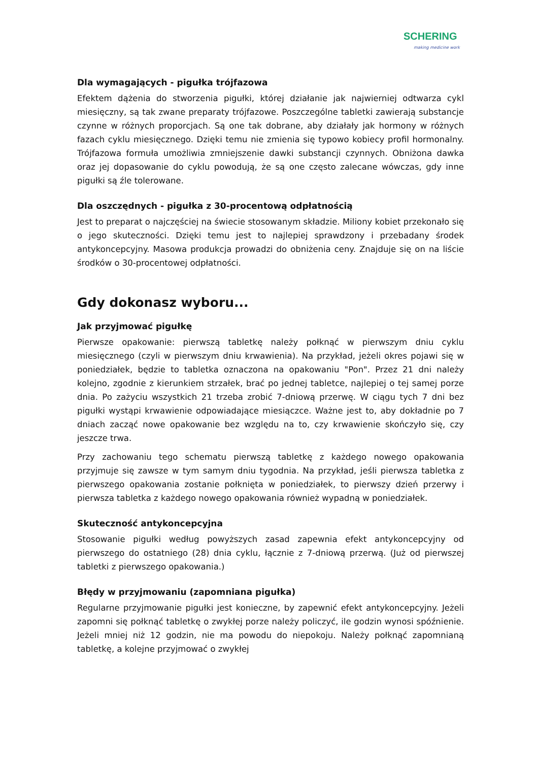SCHERING
making medicine work
Dla wymagających - pigułka trójfazowa
Efektem dążenia do stworzenia pigułki, której działanie jak najwierniej odtwarza cykl miesięczny, są tak zwane preparaty trójfazowe. Poszczególne tabletki zawierają substancje czynne w różnych proporcjach. Są one tak dobrane, aby działały jak hormony w różnych fazach cyklu miesięcznego. Dzięki temu nie zmienia się typowo kobiecy profil hormonalny. Trójfazowa formuła umożliwia zmniejszenie dawki substancji czynnych. Obniżona dawka oraz jej dopasowanie do cyklu powodują, że są one często zalecane wówczas, gdy inne pigułki są źle tolerowane.
Dla oszczędnych - pigułka z 30-procentową odpłatnością
Jest to preparat o najczęściej na świecie stosowanym składzie. Miliony kobiet przekonało się o jego skuteczności. Dzięki temu jest to najlepiej sprawdzony i przebadany środek antykoncepcyjny. Masowa produkcja prowadzi do obniżenia ceny. Znajduje się on na liście środków o 30-procentowej odpłatności.
Gdy dokonasz wyboru...
Jak przyjmować pigułkę
Pierwsze opakowanie: pierwszą tabletkę należy połknąć w pierwszym dniu cyklu miesięcznego (czyli w pierwszym dniu krwawienia). Na przykład, jeżeli okres pojawi się w poniedziałek, będzie to tabletka oznaczona na opakowaniu "Pon". Przez 21 dni należy kolejno, zgodnie z kierunkiem strzałek, brać po jednej tabletce, najlepiej o tej samej porze dnia. Po zażyciu wszystkich 21 trzeba zrobić 7-dniową przerwę. W ciągu tych 7 dni bez pigułki wystąpi krwawienie odpowiadające miesiączce. Ważne jest to, aby dokładnie po 7 dniach zacząć nowe opakowanie bez względu na to, czy krwawienie skończyło się, czy jeszcze trwa.
Przy zachowaniu tego schematu pierwszą tabletkę z każdego nowego opakowania przyjmuje się zawsze w tym samym dniu tygodnia. Na przykład, jeśli pierwsza tabletka z pierwszego opakowania zostanie połknięta w poniedziałek, to pierwszy dzień przerwy i pierwsza tabletka z każdego nowego opakowania również wypadną w poniedziałek.
Skuteczność antykoncepcyjna
Stosowanie pigułki według powyższych zasad zapewnia efekt antykoncepcyjny od pierwszego do ostatniego (28) dnia cyklu, łącznie z 7-dniową przerwą. (Już od pierwszej tabletki z pierwszego opakowania.)
Błędy w przyjmowaniu (zapomniana pigułka)
Regularne przyjmowanie pigułki jest konieczne, by zapewnić efekt antykoncepcyjny. Jeżeli zapomni się połknąć tabletkę o zwykłej porze należy policzyć, ile godzin wynosi spóźnienie. Jeżeli mniej niż 12 godzin, nie ma powodu do niepokoju. Należy połknąć zapomnianą tabletkę, a kolejne przyjmować o zwykłej